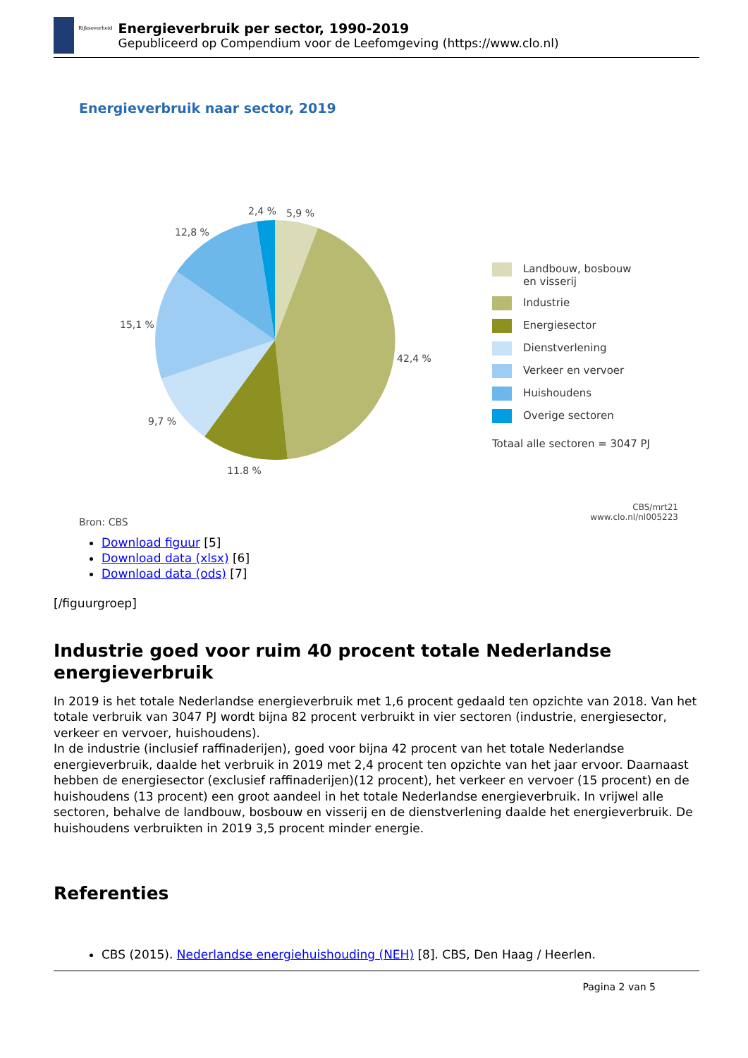Rijksoverheid
Energieverbruik per sector, 1990-2019
Gepubliceerd op Compendium voor de Leefomgeving (https://www.clo.nl)
Energieverbruik naar sector, 2019
2,4 %
5,9 %
12,8 %
15,1 %
42,4 %
9,7 %
11,8 %
Landbouw, bosbouw
en visserij
Industrie
Energiesector
Dienstverlening
Verkeer en vervoer
Huishoudens
Overige sectoren
Totaal alle sectoren = 3047 PJ
Bron: CBS
CBS/mrt21
www.clo.nl/nl005223
Download figuur [5]
Download data (xlsx) [6]
Download data (ods) [7]
[/figuurgroep]
Industrie goed voor ruim 40 procent totale Nederlandse energieverbruik
In 2019 is het totale Nederlandse energieverbruik met 1,6 procent gedaald ten opzichte van 2018. Van het totale verbruik van 3047 PJ wordt bijna 82 procent verbruikt in vier sectoren (industrie, energiesector, verkeer en vervoer, huishoudens).
In de industrie (inclusief raffinaderijen), goed voor bijna 42 procent van het totale Nederlandse energieverbruik, daalde het verbruik in 2019 met 2,4 procent ten opzichte van het jaar ervoor. Daarnaast hebben de energiesector (exclusief raffinaderijen)(12 procent), het verkeer en vervoer (15 procent) en de huishoudens (13 procent) een groot aandeel in het totale Nederlandse energieverbruik. In vrijwel alle sectoren, behalve de landbouw, bosbouw en visserij en de dienstverlening daalde het energieverbruik. De huishoudens verbruikten in 2019 3,5 procent minder energie.
Referenties
CBS (2015). Nederlandse energiehuishouding (NEH) [8]. CBS, Den Haag / Heerlen.
Pagina 2 van 5